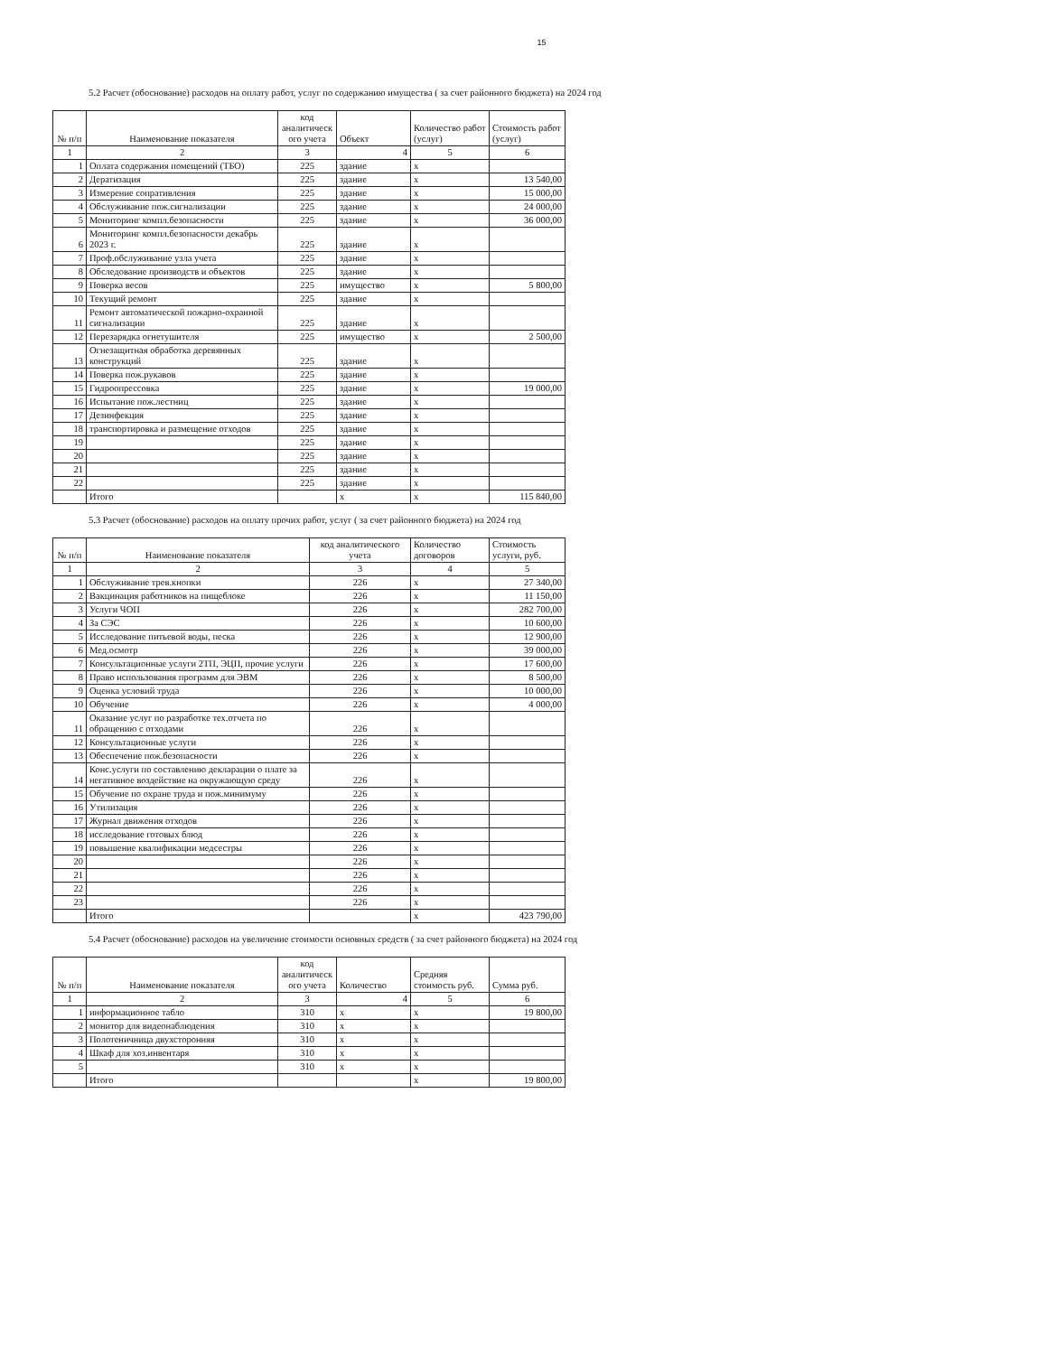15
5.2 Расчет (обоснование) расходов на оплату работ, услуг по содержанию имущества ( за счет районного бюджета) на 2024 год
| № п/п | Наименование показателя | код аналитическ ого учета | Объект | Количество работ (услуг) | Стоимость работ (услуг) |
| --- | --- | --- | --- | --- | --- |
| 1 | 2 | 3 | 4 | 5 | 6 |
| 1 | Оплата содержания помещений (ТБО) | 225 | здание | x | |
| 2 | Дератизация | 225 | здание | x | 13 540,00 |
| 3 | Измерение сопративления | 225 | здание | x | 15 000,00 |
| 4 | Обслуживание пож.сигнализации | 225 | здание | x | 24 000,00 |
| 5 | Мониторинг компл.безопасности | 225 | здание | x | 36 000,00 |
| 6 | Мониторинг компл.безопасности декабрь 2023 г. | 225 | здание | x | |
| 7 | Проф.обслуживание узла учета | 225 | здание | x | |
| 8 | Обследование производств и объектов | 225 | здание | x | |
| 9 | Поверка весов | 225 | имущество | x | 5 800,00 |
| 10 | Текущий ремонт | 225 | здание | x | |
| 11 | Ремонт автоматической пожарно-охранной сигнализации | 225 | здание | x | |
| 12 | Перезарядка огнетушителя | 225 | имущество | x | 2 500,00 |
| 13 | Огнезащитная обработка деревянных конструкций | 225 | здание | x | |
| 14 | Поверка пож.рукавов | 225 | здание | x | |
| 15 | Гидроопрессовка | 225 | здание | x | 19 000,00 |
| 16 | Испытание пож.лестниц | 225 | здание | x | |
| 17 | Дезинфекция | 225 | здание | x | |
| 18 | транспортировка и размещение отходов | 225 | здание | x | |
| 19 | | 225 | здание | x | |
| 20 | | 225 | здание | x | |
| 21 | | 225 | здание | x | |
| 22 | | 225 | здание | x | |
| | Итого | | x | x | 115 840,00 |
5.3 Расчет (обоснование) расходов на оплату прочих работ, услуг ( за счет районного бюджета) на 2024 год
| № п/п | Наименование показателя | код аналитического учета | Количество договоров | Стоимость услуги, руб. |
| --- | --- | --- | --- | --- |
| 1 | 2 | 3 | 4 | 5 |
| 1 | Обслуживание трев.кнопки | 226 | x | 27 340,00 |
| 2 | Вакцинация работников на пищеблоке | 226 | x | 11 150,00 |
| 3 | Услуги ЧОП | 226 | x | 282 700,00 |
| 4 | За СЭС | 226 | x | 10 600,00 |
| 5 | Исследование питьевой воды, песка | 226 | x | 12 900,00 |
| 6 | Мед.осмотр | 226 | x | 39 000,00 |
| 7 | Консультационные услуги 2ТП, ЭЦП, прочие услуги | 226 | x | 17 600,00 |
| 8 | Право использования программ для ЭВМ | 226 | x | 8 500,00 |
| 9 | Оценка условий труда | 226 | x | 10 000,00 |
| 10 | Обучение | 226 | x | 4 000,00 |
| 11 | Оказание услуг по разработке тех.отчета по обращению с отходами | 226 | x | |
| 12 | Консультационные услуги | 226 | x | |
| 13 | Обеспечение пож.безопасности | 226 | x | |
| 14 | Конс.услуги по составлению декларации о плате за негативное воздействие на окружающую среду | 226 | x | |
| 15 | Обучение по охране труда и пож.минимуму | 226 | x | |
| 16 | Утилизация | 226 | x | |
| 17 | Журнал движения отходов | 226 | x | |
| 18 | исследование готовых блюд | 226 | x | |
| 19 | повышение квалификации медсестры | 226 | x | |
| 20 | | 226 | x | |
| 21 | | 226 | x | |
| 22 | | 226 | x | |
| 23 | | 226 | x | |
| | Итого | | x | 423 790,00 |
5.4 Расчет (обоснование) расходов на увеличение стоимости основных средств ( за счет районного бюджета) на 2024 год
| № п/п | Наименование показателя | код аналитическ ого учета | Количество | Средняя стоимость руб. | Сумма руб. |
| --- | --- | --- | --- | --- | --- |
| 1 | 2 | 3 | 4 | 5 | 6 |
| 1 | информационное табло | 310 | x | x | 19 800,00 |
| 2 | монитор для видеонаблюдения | 310 | x | x | |
| 3 | Полотеничница двухсторонняя | 310 | x | x | |
| 4 | Шкаф для хоз.инвентаря | 310 | x | x | |
| 5 | | 310 | x | x | |
| | Итого | | | x | 19 800,00 |